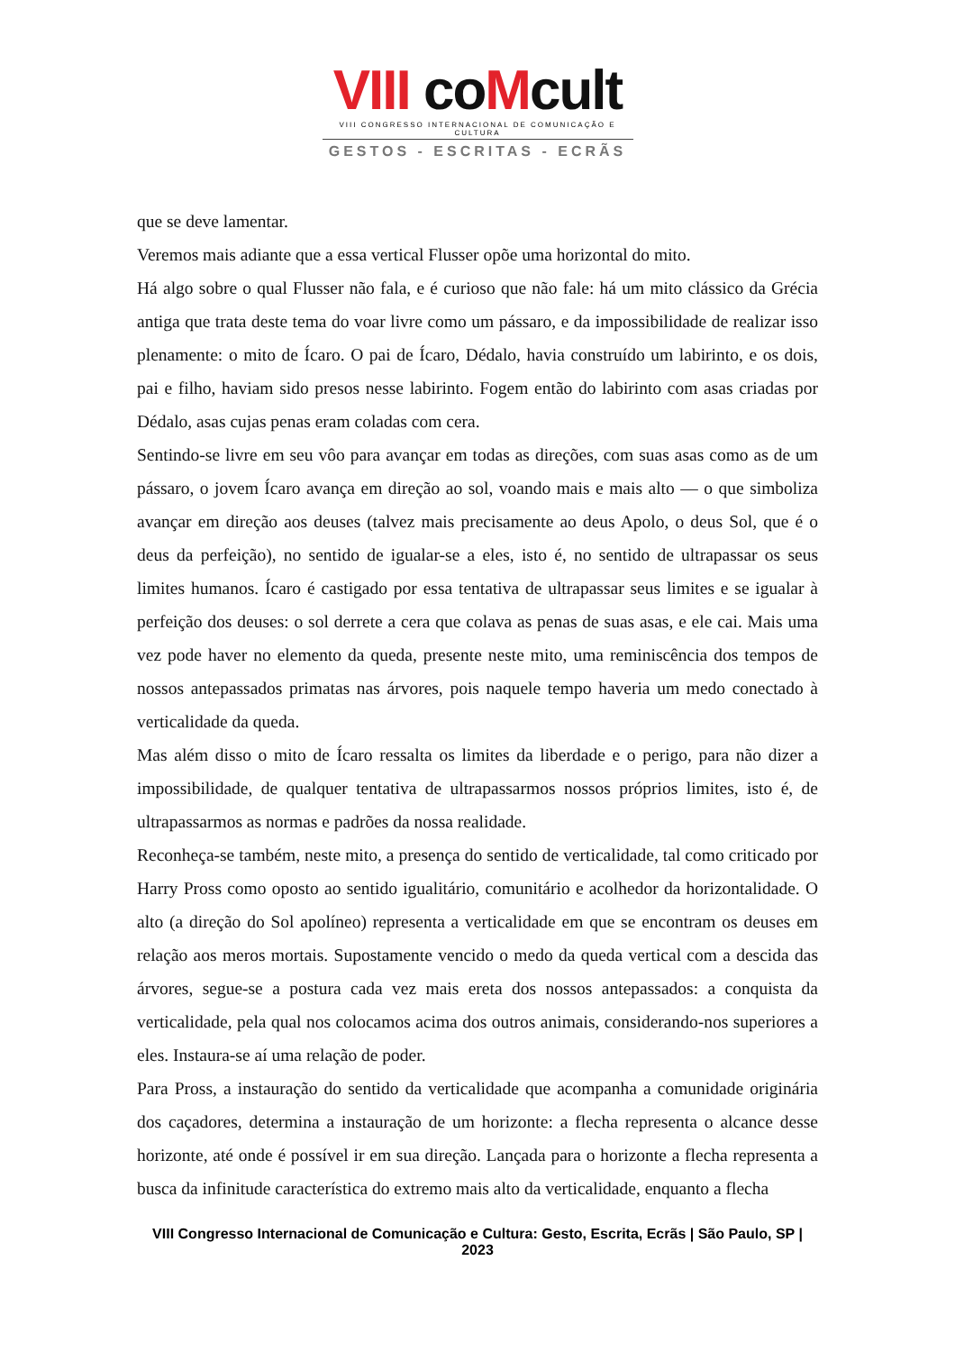VIII co Mcult
VIII CONGRESSO INTERNACIONAL DE COMUNICAÇÃO E CULTURA
GESTOS - ESCRITAS - ECRÃS
que se deve lamentar.
Veremos mais adiante que a essa vertical Flusser opõe uma horizontal do mito.
Há algo sobre o qual Flusser não fala, e é curioso que não fale: há um mito clássico da Grécia antiga que trata deste tema do voar livre como um pássaro, e da impossibilidade de realizar isso plenamente: o mito de Ícaro. O pai de Ícaro, Dédalo, havia construído um labirinto, e os dois, pai e filho, haviam sido presos nesse labirinto. Fogem então do labirinto com asas criadas por Dédalo, asas cujas penas eram coladas com cera.
Sentindo-se livre em seu vôo para avançar em todas as direções, com suas asas como as de um pássaro, o jovem Ícaro avança em direção ao sol, voando mais e mais alto — o que simboliza avançar em direção aos deuses (talvez mais precisamente ao deus Apolo, o deus Sol, que é o deus da perfeição), no sentido de igualar-se a eles, isto é, no sentido de ultrapassar os seus limites humanos. Ícaro é castigado por essa tentativa de ultrapassar seus limites e se igualar à perfeição dos deuses: o sol derrete a cera que colava as penas de suas asas, e ele cai. Mais uma vez pode haver no elemento da queda, presente neste mito, uma reminiscência dos tempos de nossos antepassados primatas nas árvores, pois naquele tempo haveria um medo conectado à verticalidade da queda.
Mas além disso o mito de Ícaro ressalta os limites da liberdade e o perigo, para não dizer a impossibilidade, de qualquer tentativa de ultrapassarmos nossos próprios limites, isto é, de ultrapassarmos as normas e padrões da nossa realidade.
Reconheça-se também, neste mito, a presença do sentido de verticalidade, tal como criticado por Harry Pross como oposto ao sentido igualitário, comunitário e acolhedor da horizontalidade. O alto (a direção do Sol apolíneo) representa a verticalidade em que se encontram os deuses em relação aos meros mortais. Supostamente vencido o medo da queda vertical com a descida das árvores, segue-se a postura cada vez mais ereta dos nossos antepassados: a conquista da verticalidade, pela qual nos colocamos acima dos outros animais, considerando-nos superiores a eles. Instaura-se aí uma relação de poder.
Para Pross, a instauração do sentido da verticalidade que acompanha a comunidade originária dos caçadores, determina a instauração de um horizonte: a flecha representa o alcance desse horizonte, até onde é possível ir em sua direção. Lançada para o horizonte a flecha representa a busca da infinitude característica do extremo mais alto da verticalidade, enquanto a flecha
VIII Congresso Internacional de Comunicação e Cultura: Gesto, Escrita, Ecrãs | São Paulo, SP | 2023